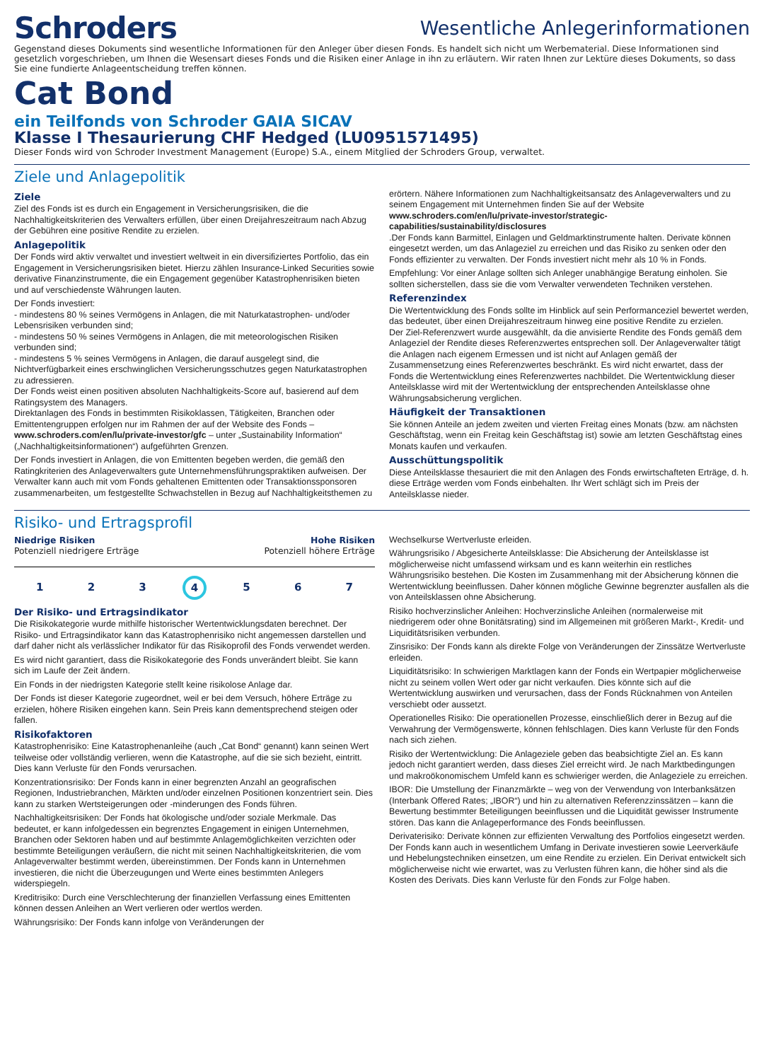Schroders
Wesentliche Anlegerinformationen
Gegenstand dieses Dokuments sind wesentliche Informationen für den Anleger über diesen Fonds. Es handelt sich nicht um Werbematerial. Diese Informationen sind gesetzlich vorgeschrieben, um Ihnen die Wesensart dieses Fonds und die Risiken einer Anlage in ihn zu erläutern. Wir raten Ihnen zur Lektüre dieses Dokuments, so dass Sie eine fundierte Anlageentscheidung treffen können.
Cat Bond
ein Teilfonds von Schroder GAIA SICAV
Klasse I Thesaurierung CHF Hedged (LU0951571495)
Dieser Fonds wird von Schroder Investment Management (Europe) S.A., einem Mitglied der Schroders Group, verwaltet.
Ziele und Anlagepolitik
Ziele
Ziel des Fonds ist es durch ein Engagement in Versicherungsrisiken, die die Nachhaltigkeitskriterien des Verwalters erfüllen, über einen Dreijahreszeitraum nach Abzug der Gebühren eine positive Rendite zu erzielen.
Anlagepolitik
Der Fonds wird aktiv verwaltet und investiert weltweit in ein diversifiziertes Portfolio, das ein Engagement in Versicherungsrisiken bietet. Hierzu zählen Insurance-Linked Securities sowie derivative Finanzinstrumente, die ein Engagement gegenüber Katastrophenrisiken bieten und auf verschiedenste Währungen lauten.
Der Fonds investiert:
- mindestens 80 % seines Vermögens in Anlagen, die mit Naturkatastrophen- und/oder Lebensrisiken verbunden sind;
- mindestens 50 % seines Vermögens in Anlagen, die mit meteorologischen Risiken verbunden sind;
- mindestens 5 % seines Vermögens in Anlagen, die darauf ausgelegt sind, die Nichtverfügbarkeit eines erschwinglichen Versicherungsschutzes gegen Naturkatastrophen zu adressieren.
Der Fonds weist einen positiven absoluten Nachhaltigkeits-Score auf, basierend auf dem Ratingsystem des Managers.
Direktanlagen des Fonds in bestimmten Risikoklassen, Tätigkeiten, Branchen oder Emittentengruppen erfolgen nur im Rahmen der auf der Website des Fonds – www.schroders.com/en/lu/private-investor/gfc – unter „Sustainability Information“ („Nachhaltigkeitsinformationen“) aufgeführten Grenzen.
Der Fonds investiert in Anlagen, die von Emittenten begeben werden, die gemäß den Ratingkriterien des Anlageverwalters gute Unternehmensführungspraktiken aufweisen. Der Verwalter kann auch mit vom Fonds gehaltenen Emittenten oder Transaktionssponsoren zusammenarbeiten, um festgestellte Schwachstellen in Bezug auf Nachhaltigkeitsthemen zu
erörtern. Nähere Informationen zum Nachhaltigkeitsansatz des Anlageverwalters und zu seinem Engagement mit Unternehmen finden Sie auf der Website www.schroders.com/en/lu/private-investor/strategic-capabilities/sustainability/disclosures
.Der Fonds kann Barmittel, Einlagen und Geldmarktinstrumente halten. Derivate können eingesetzt werden, um das Anlageziel zu erreichen und das Risiko zu senken oder den Fonds effizienter zu verwalten. Der Fonds investiert nicht mehr als 10 % in Fonds.
Empfehlung: Vor einer Anlage sollten sich Anleger unabhängige Beratung einholen. Sie sollten sicherstellen, dass sie die vom Verwalter verwendeten Techniken verstehen.
Referenzindex
Die Wertentwicklung des Fonds sollte im Hinblick auf sein Performanceziel bewertet werden, das bedeutet, über einen Dreijahreszeitraum hinweg eine positive Rendite zu erzielen.
Der Ziel-Referenzwert wurde ausgewählt, da die anvisierte Rendite des Fonds gemäß dem Anlageziel der Rendite dieses Referenzwertes entsprechen soll. Der Anlageverwalter tätigt die Anlagen nach eigenem Ermessen und ist nicht auf Anlagen gemäß der Zusammensetzung eines Referenzwertes beschränkt. Es wird nicht erwartet, dass der Fonds die Wertentwicklung eines Referenzwertes nachbildet. Die Wertentwicklung dieser Anteilsklasse wird mit der Wertentwicklung der entsprechenden Anteilsklasse ohne Währungsabsicherung verglichen.
Häufigkeit der Transaktionen
Sie können Anteile an jedem zweiten und vierten Freitag eines Monats (bzw. am nächsten Geschäftstag, wenn ein Freitag kein Geschäftstag ist) sowie am letzten Geschäftstag eines Monats kaufen und verkaufen.
Ausschüttungspolitik
Diese Anteilsklasse thesauriert die mit den Anlagen des Fonds erwirtschafteten Erträge, d. h. diese Erträge werden vom Fonds einbehalten. Ihr Wert schlägt sich im Preis der Anteilsklasse nieder.
Risiko- und Ertragsprofil
Niedrige Risiken Hohe Risiken
Potenziell niedrigere Erträge Potenziell höhere Erträge
1 2 3 4 5 6 7
Der Risiko- und Ertragsindikator
Die Risikokategorie wurde mithilfe historischer Wertentwicklungsdaten berechnet. Der Risiko- und Ertragsindikator kann das Katastrophenrisiko nicht angemessen darstellen und darf daher nicht als verlässlicher Indikator für das Risikoprofil des Fonds verwendet werden.
Es wird nicht garantiert, dass die Risikokategorie des Fonds unverändert bleibt. Sie kann sich im Laufe der Zeit ändern.
Ein Fonds in der niedrigsten Kategorie stellt keine risikolose Anlage dar.
Der Fonds ist dieser Kategorie zugeordnet, weil er bei dem Versuch, höhere Erträge zu erzielen, höhere Risiken eingehen kann. Sein Preis kann dementsprechend steigen oder fallen.
Risikofaktoren
Katastrophenrisiko: Eine Katastrophenanleihe (auch „Cat Bond“ genannt) kann seinen Wert teilweise oder vollständig verlieren, wenn die Katastrophe, auf die sie sich bezieht, eintritt. Dies kann Verluste für den Fonds verursachen.
Konzentrationsrisiko: Der Fonds kann in einer begrenzten Anzahl an geografischen Regionen, Industriebranchen, Märkten und/oder einzelnen Positionen konzentriert sein. Dies kann zu starken Wertsteigerungen oder -minderungen des Fonds führen.
Nachhaltigkeitsrisiken: Der Fonds hat ökologische und/oder soziale Merkmale. Das bedeutet, er kann infolgedessen ein begrenztes Engagement in einigen Unternehmen, Branchen oder Sektoren haben und auf bestimmte Anlagemöglichkeiten verzichten oder bestimmte Beteiligungen veräußern, die nicht mit seinen Nachhaltigkeitskriterien, die vom Anlageverwalter bestimmt werden, übereinstimmen. Der Fonds kann in Unternehmen investieren, die nicht die Überzeugungen und Werte eines bestimmten Anlegers widerspiegeln.
Kreditrisiko: Durch eine Verschlechterung der finanziellen Verfassung eines Emittenten können dessen Anleihen an Wert verlieren oder wertlos werden.
Währungsrisiko: Der Fonds kann infolge von Veränderungen der
Wechselkurse Wertverluste erleiden.
Währungsrisiko / Abgesicherte Anteilsklasse: Die Absicherung der Anteilsklasse ist möglicherweise nicht umfassend wirksam und es kann weiterhin ein restliches Währungsrisiko bestehen. Die Kosten im Zusammenhang mit der Absicherung können die Wertentwicklung beeinflussen. Daher können mögliche Gewinne begrenzter ausfallen als die von Anteilsklassen ohne Absicherung.
Risiko hochverzinslicher Anleihen: Hochverzinsliche Anleihen (normalerweise mit niedrigerem oder ohne Bonitätsrating) sind im Allgemeinen mit größeren Markt-, Kredit- und Liquiditätsrisiken verbunden.
Zinsrisiko: Der Fonds kann als direkte Folge von Veränderungen der Zinssätze Wertverluste erleiden.
Liquiditätsrisiko: In schwierigen Marktlagen kann der Fonds ein Wertpapier möglicherweise nicht zu seinem vollen Wert oder gar nicht verkaufen. Dies könnte sich auf die Wertentwicklung auswirken und verursachen, dass der Fonds Rücknahmen von Anteilen verschiebt oder aussetzt.
Operationelles Risiko: Die operationellen Prozesse, einschließlich derer in Bezug auf die Verwahrung der Vermögenswerte, können fehlschlagen. Dies kann Verluste für den Fonds nach sich ziehen.
Risiko der Wertentwicklung: Die Anlageziele geben das beabsichtigte Ziel an. Es kann jedoch nicht garantiert werden, dass dieses Ziel erreicht wird. Je nach Marktbedingungen und makroökonomischem Umfeld kann es schwieriger werden, die Anlageziele zu erreichen.
IBOR: Die Umstellung der Finanzmärkte – weg von der Verwendung von Interbanksätzen (Interbank Offered Rates; „IBOR“) und hin zu alternativen Referenzzinssätzen – kann die Bewertung bestimmter Beteiligungen beeinflussen und die Liquidität gewisser Instrumente stören. Das kann die Anlageperformance des Fonds beeinflussen.
Derivaterisiko: Derivate können zur effizienten Verwaltung des Portfolios eingesetzt werden. Der Fonds kann auch in wesentlichem Umfang in Derivate investieren sowie Leerverkäufe und Hebelungstechniken einsetzen, um eine Rendite zu erzielen. Ein Derivat entwickelt sich möglicherweise nicht wie erwartet, was zu Verlusten führen kann, die höher sind als die Kosten des Derivats. Dies kann Verluste für den Fonds zur Folge haben.